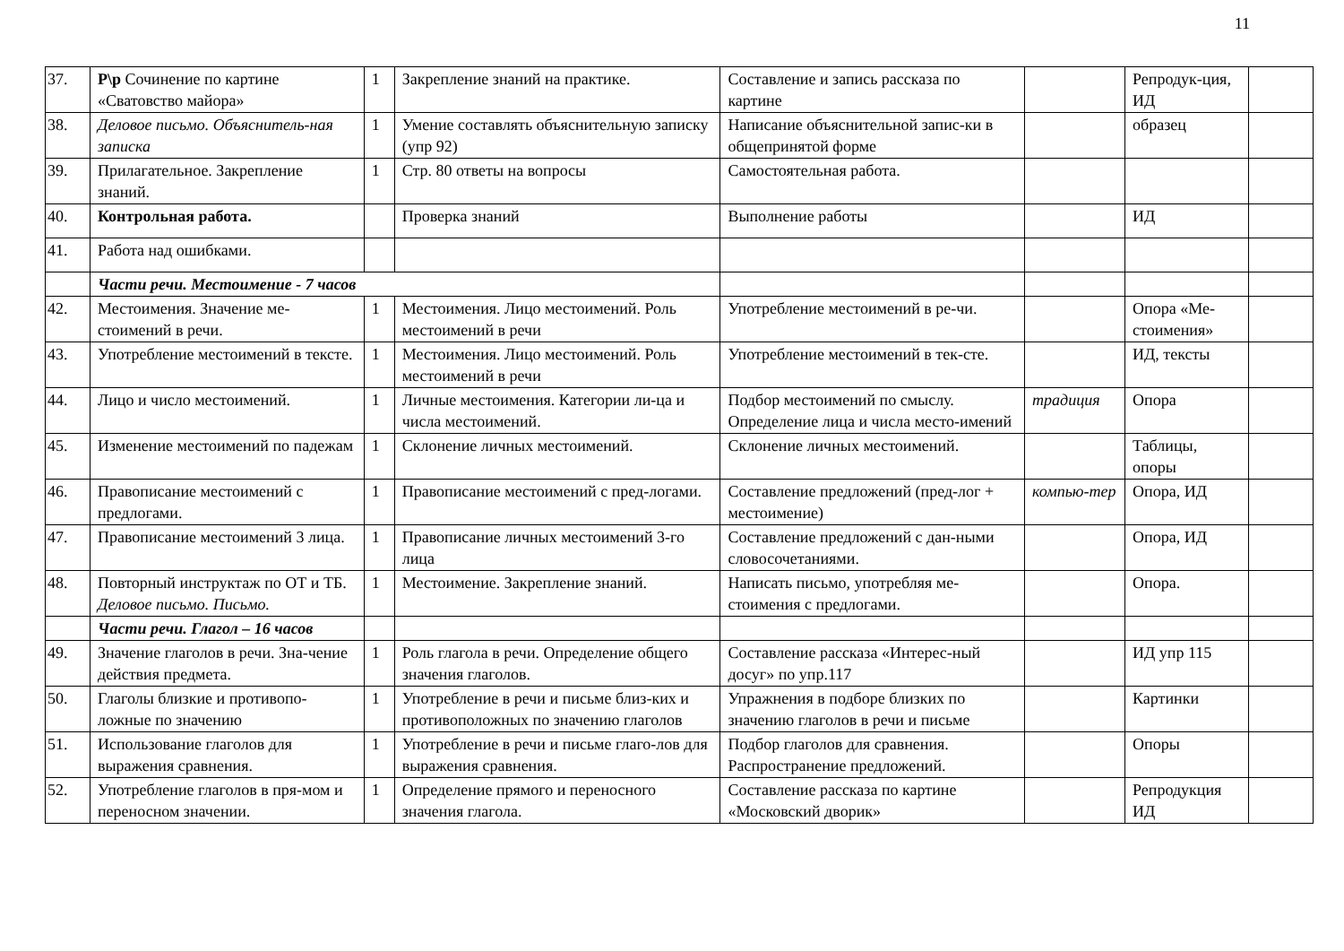11
| 37. | Р\р Сочинение по картине «Сватовство майора» | 1 | Закрепление знаний на практике. | Составление и запись рассказа по картине | | Репродук-ция, ИД | |
| 38. | Деловое письмо. Объяснитель-ная записка | 1 | Умение составлять объяснительную записку (упр 92) | Написание объяснительной запис-ки в общепринятой форме | | образец | |
| 39. | Прилагательное. Закрепление знаний. | 1 | Стр. 80 ответы на вопросы | Самостоятельная работа. | | | |
| 40. | Контрольная работа. | | Проверка знаний | Выполнение работы | | ИД | |
| 41. | Работа над ошибками. | | | | | | |
| | Части речи. Местоимение - 7 часов | | | | | | |
| 42. | Местоимения. Значение ме-стоимений в речи. | 1 | Местоимения. Лицо местоимений. Роль местоимений в речи | Употребление местоимений в ре-чи. | | Опора «Ме-стоимения» | |
| 43. | Употребление местоимений в тексте. | 1 | Местоимения. Лицо местоимений. Роль местоимений в речи | Употребление местоимений в тек-сте. | | ИД, тексты | |
| 44. | Лицо и число местоимений. | 1 | Личные местоимения. Категории ли-ца и числа местоимений. | Подбор местоимений по смыслу. Определение лица и числа место-имений | традиция | Опора | |
| 45. | Изменение местоимений по падежам | 1 | Склонение личных местоимений. | Склонение личных местоимений. | | Таблицы, опоры | |
| 46. | Правописание местоимений с предлогами. | 1 | Правописание местоимений с пред-логами. | Составление предложений (пред-лог + местоимение) | компью-тер | Опора, ИД | |
| 47. | Правописание местоимений 3 лица. | 1 | Правописание личных местоимений 3-го лица | Составление предложений с дан-ными словосочетаниями. | | Опора, ИД | |
| 48. | Повторный инструктаж по ОТ и ТБ. Деловое письмо. Письмо. | 1 | Местоимение. Закрепление знаний. | Написать письмо, употребляя ме-стоимения с предлогами. | | Опора. | |
| | Части речи. Глагол – 16 часов | | | | | | |
| 49. | Значение глаголов в речи. Зна-чение действия предмета. | 1 | Роль глагола в речи. Определение общего значения глаголов. | Составление рассказа «Интерес-ный досуг» по упр.117 | | ИД упр 115 | |
| 50. | Глаголы близкие и противопо-ложные по значению | 1 | Употребление в речи и письме близ-ких и противоположных по значению глаголов | Упражнения в подборе близких по значению глаголов в речи и письме | | Картинки | |
| 51. | Использование глаголов для выражения сравнения. | 1 | Употребление в речи и письме глаго-лов для выражения сравнения. | Подбор глаголов для сравнения. Распространение предложений. | | Опоры | |
| 52. | Употребление глаголов в пря-мом и переносном значении. | 1 | Определение прямого и переносного значения глагола. | Составление рассказа по картине «Московский дворик» | | Репродукция ИД | |